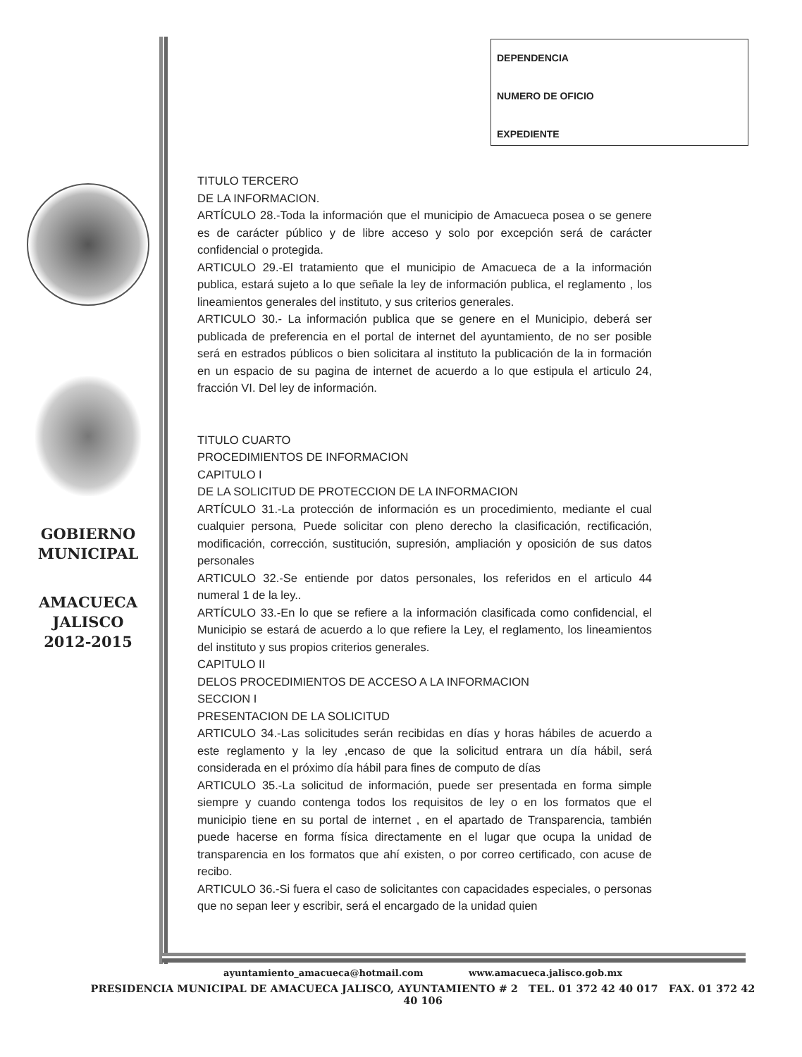DEPENDENCIA
NUMERO DE OFICIO
EXPEDIENTE
GOBIERNO
MUNICIPAL
AMACUECA
JALISCO
2012-2015
TITULO TERCERO
DE LA INFORMACION.
ARTÍCULO 28.-Toda la información que el municipio de Amacueca posea o se genere es de carácter público y de libre acceso y solo por excepción será de carácter confidencial o protegida.
ARTICULO 29.-El tratamiento que el municipio de Amacueca de a la información publica, estará sujeto a lo que señale la ley de información publica, el reglamento , los lineamientos generales del instituto, y sus criterios generales.
ARTICULO 30.- La información publica que se genere en el Municipio, deberá ser publicada de preferencia en el portal de internet del ayuntamiento, de no ser posible será en estrados públicos o bien solicitara al instituto la publicación de la in formación en un espacio de su pagina de internet de acuerdo a lo que estipula el articulo 24, fracción VI. Del ley de información.
TITULO CUARTO
PROCEDIMIENTOS DE INFORMACION
CAPITULO I
DE LA SOLICITUD DE PROTECCION DE LA INFORMACION
ARTÍCULO 31.-La protección de información es un procedimiento, mediante el cual cualquier persona, Puede solicitar con pleno derecho la clasificación, rectificación, modificación, corrección, sustitución, supresión, ampliación y oposición de sus datos personales
ARTICULO 32.-Se entiende por datos personales, los referidos en el articulo 44 numeral 1 de la ley..
ARTÍCULO 33.-En lo que se refiere a la información clasificada como confidencial, el Municipio se estará de acuerdo a lo que refiere la Ley, el reglamento, los lineamientos del instituto y sus propios criterios generales.
CAPITULO II
DELOS PROCEDIMIENTOS DE ACCESO A LA INFORMACION
SECCION I
PRESENTACION DE LA SOLICITUD
ARTICULO 34.-Las solicitudes serán recibidas en días y horas hábiles de acuerdo a este reglamento y la ley ,encaso de que la solicitud entrara un día hábil, será considerada en el próximo día hábil para fines de computo de días
ARTICULO 35.-La solicitud de información, puede ser presentada en forma simple siempre y cuando contenga todos los requisitos de ley o en los formatos que el municipio tiene en su portal de internet , en el apartado de Transparencia, también puede hacerse en forma física directamente en el lugar que ocupa la unidad de transparencia en los formatos que ahí existen, o por correo certificado, con acuse de recibo.
ARTICULO 36.-Si fuera el caso de solicitantes con capacidades especiales, o personas que no sepan leer y escribir, será el encargado de la unidad quien
ayuntamiento_amacueca@hotmail.com www.amacueca.jalisco.gob.mx
PRESIDENCIA MUNICIPAL DE AMACUECA JALISCO, AYUNTAMIENTO # 2 TEL. 01 372 42 40 017 FAX. 01 372 42 40 106